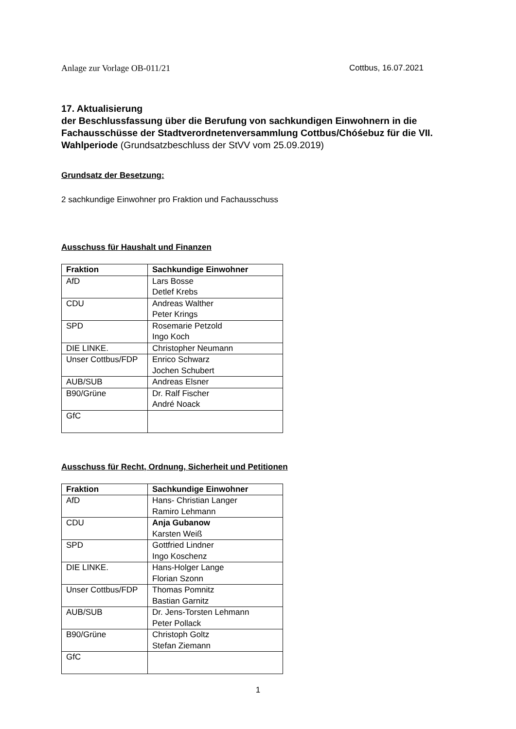Anlage zur Vorlage OB-011/21 Cottbus, 16.07.2021
17. Aktualisierung
der Beschlussfassung über die Berufung von sachkundigen Einwohnern in die Fachausschüsse der Stadtverordnetenversammlung Cottbus/Chóśebuz für die VII. Wahlperiode (Grundsatzbeschluss der StVV vom 25.09.2019)
Grundsatz der Besetzung:
2 sachkundige Einwohner pro Fraktion und Fachausschuss
Ausschuss für Haushalt und Finanzen
| Fraktion | Sachkundige Einwohner |
| --- | --- |
| AfD | Lars Bosse Detlef Krebs |
| CDU | Andreas Walther Peter Krings |
| SPD | Rosemarie Petzold Ingo Koch |
| DIE LINKE. | Christopher Neumann |
| Unser Cottbus/FDP | Enrico Schwarz Jochen Schubert |
| AUB/SUB | Andreas Elsner |
| B90/Grüne | Dr. Ralf Fischer André Noack |
| GfC | |
Ausschuss für Recht, Ordnung, Sicherheit und Petitionen
| Fraktion | Sachkundige Einwohner |
| --- | --- |
| AfD | Hans- Christian Langer Ramiro Lehmann |
| CDU | Anja Gubanow Karsten Weiß |
| SPD | Gottfried Lindner Ingo Koschenz |
| DIE LINKE. | Hans-Holger Lange Florian Szonn |
| Unser Cottbus/FDP | Thomas Pomnitz Bastian Garnitz |
| AUB/SUB | Dr. Jens-Torsten Lehmann Peter Pollack |
| B90/Grüne | Christoph Goltz Stefan Ziemann |
| GfC | |
1